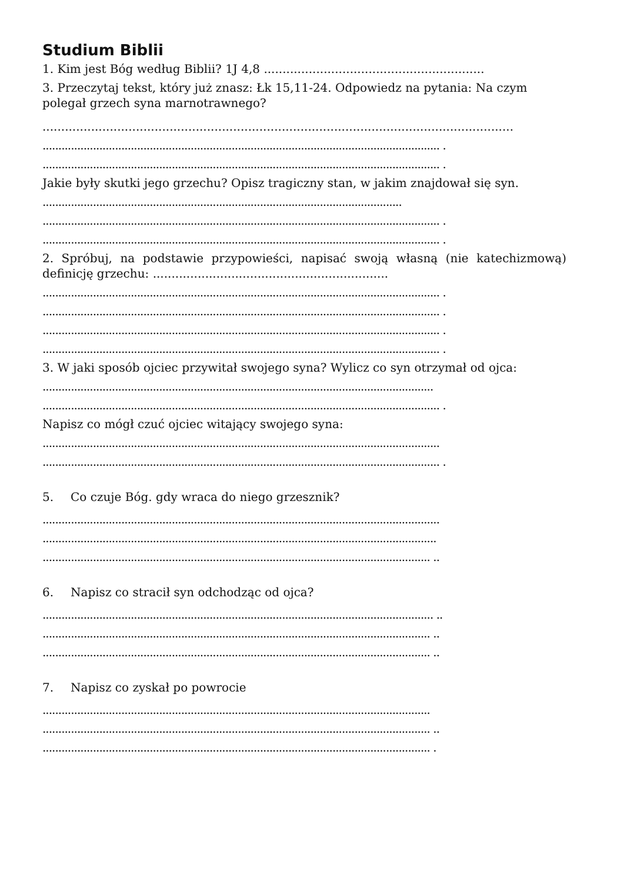Studium Biblii
1. Kim jest Bóg według Biblii? 1J 4,8 ...........................................................
3. Przeczytaj tekst, który już znasz: Łk 15,11-24. Odpowiedz na pytania: Na czym polegał grzech syna marnotrawnego?
..............................................................................................................................
.............................................................................................................................. .
.............................................................................................................................. .
Jakie były skutki jego grzechu? Opisz tragiczny stan, w jakim znajdował się syn.
..................................................................................................................
.............................................................................................................................. .
.............................................................................................................................. .
2. Spróbuj, na podstawie przypowieści, napisać swoją własną (nie katechizmową) definicję grzechu: ...............................................................
.............................................................................................................................. .
.............................................................................................................................. .
.............................................................................................................................. .
.............................................................................................................................. .
3. W jaki sposób ojciec przywitał swojego syna? Wylicz co syn otrzymał od ojca:
............................................................................................................................
.............................................................................................................................. .
Napisz co mógł czuć ojciec witający swojego syna:
..............................................................................................................................
.............................................................................................................................. .
5. Co czuje Bóg. gdy wraca do niego grzesznik?
..............................................................................................................................
.............................................................................................................................
........................................................................................................................... ..
6. Napisz co stracił syn odchodząc od ojca?
............................................................................................................................ ..
........................................................................................................................... ..
........................................................................................................................... ..
7. Napisz co zyskał po powrocie
...........................................................................................................................
........................................................................................................................... ..
........................................................................................................................... .